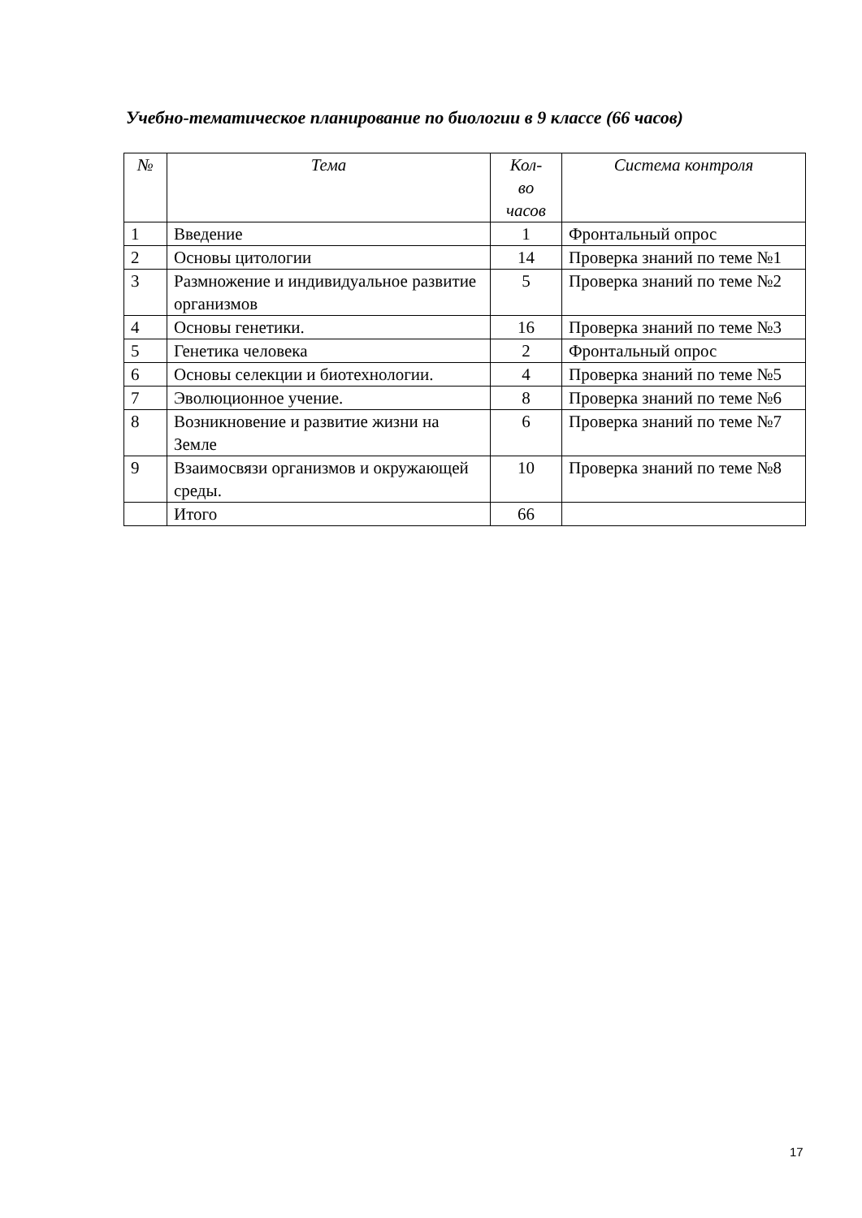Учебно-тематическое планирование по биологии в 9 классе (66 часов)
| № | Тема | Кол- во часов | Система контроля |
| --- | --- | --- | --- |
| 1 | Введение | 1 | Фронтальный опрос |
| 2 | Основы цитологии | 14 | Проверка знаний по теме №1 |
| 3 | Размножение и индивидуальное развитие организмов | 5 | Проверка знаний по теме №2 |
| 4 | Основы генетики. | 16 | Проверка знаний по теме №3 |
| 5 | Генетика человека | 2 | Фронтальный опрос |
| 6 | Основы селекции и биотехнологии. | 4 | Проверка знаний по теме №5 |
| 7 | Эволюционное учение. | 8 | Проверка знаний по теме №6 |
| 8 | Возникновение и развитие жизни на Земле | 6 | Проверка знаний по теме №7 |
| 9 | Взаимосвязи организмов и окружающей среды. | 10 | Проверка знаний по теме №8 |
| | Итого | 66 | |
17